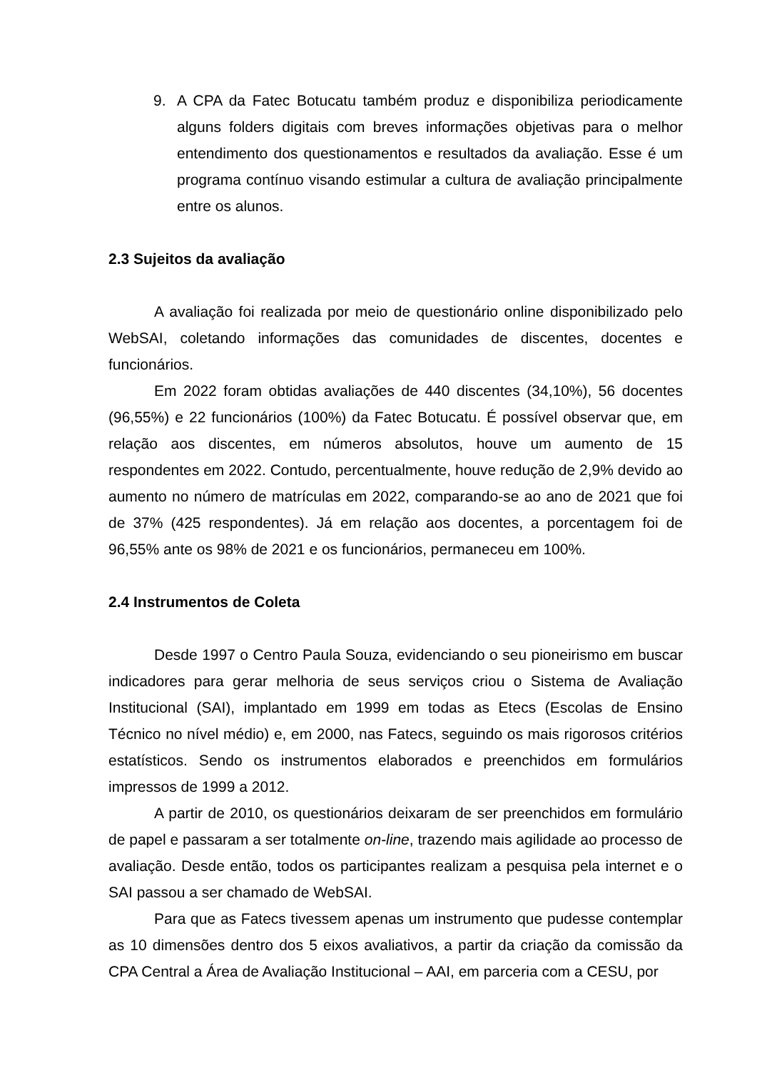9. A CPA da Fatec Botucatu também produz e disponibiliza periodicamente alguns folders digitais com breves informações objetivas para o melhor entendimento dos questionamentos e resultados da avaliação. Esse é um programa contínuo visando estimular a cultura de avaliação principalmente entre os alunos.
2.3 Sujeitos da avaliação
A avaliação foi realizada por meio de questionário online disponibilizado pelo WebSAI, coletando informações das comunidades de discentes, docentes e funcionários.
Em 2022 foram obtidas avaliações de 440 discentes (34,10%), 56 docentes (96,55%) e 22 funcionários (100%) da Fatec Botucatu. É possível observar que, em relação aos discentes, em números absolutos, houve um aumento de 15 respondentes em 2022. Contudo, percentualmente, houve redução de 2,9% devido ao aumento no número de matrículas em 2022, comparando-se ao ano de 2021 que foi de 37% (425 respondentes). Já em relação aos docentes, a porcentagem foi de 96,55% ante os 98% de 2021 e os funcionários, permaneceu em 100%.
2.4 Instrumentos de Coleta
Desde 1997 o Centro Paula Souza, evidenciando o seu pioneirismo em buscar indicadores para gerar melhoria de seus serviços criou o Sistema de Avaliação Institucional (SAI), implantado em 1999 em todas as Etecs (Escolas de Ensino Técnico no nível médio) e, em 2000, nas Fatecs, seguindo os mais rigorosos critérios estatísticos. Sendo os instrumentos elaborados e preenchidos em formulários impressos de 1999 a 2012.
A partir de 2010, os questionários deixaram de ser preenchidos em formulário de papel e passaram a ser totalmente on-line, trazendo mais agilidade ao processo de avaliação. Desde então, todos os participantes realizam a pesquisa pela internet e o SAI passou a ser chamado de WebSAI.
Para que as Fatecs tivessem apenas um instrumento que pudesse contemplar as 10 dimensões dentro dos 5 eixos avaliativos, a partir da criação da comissão da CPA Central a Área de Avaliação Institucional – AAI, em parceria com a CESU, por